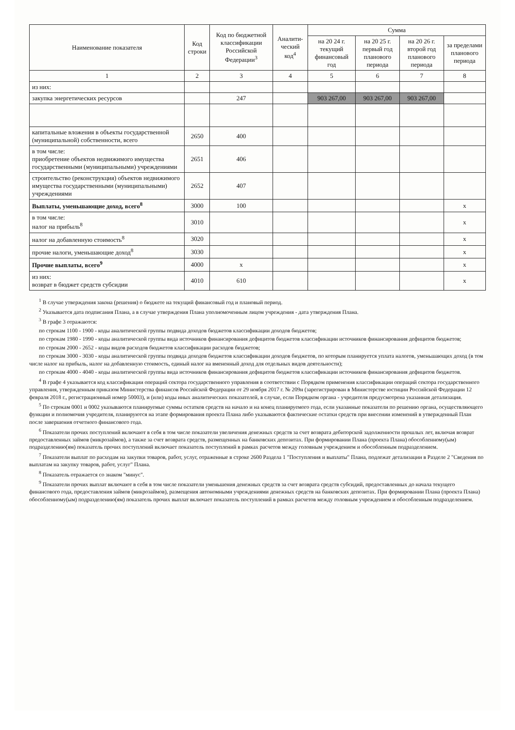| Наименование показателя | Код строки | Код по бюджетной классификации Российской Федерации<sup>3</sup> | Аналити-ческий код<sup>4</sup> | Сумма | | | |
| --- | --- | --- | --- | --- | --- | --- | --- |
| | | | | на 20 24 г. текущий финансовый год | на 20 25 г. первый год планового периода | на 20 26 г. второй год планового периода | за пределами планового периода |
| 1 | 2 | 3 | 4 | 5 | 6 | 7 | 8 |
| из них: | | | | | | | |
| закупка энергетических ресурсов | | 247 | | 903 267,00 | 903 267,00 | 903 267,00 | |
| капитальные вложения в объекты государственной (муниципальной) собственности, всего | 2650 | 400 | | | | | |
| в том числе: приобретение объектов недвижимого имущества государственными (муниципальными) учреждениями | 2651 | 406 | | | | | |
| строительство (реконструкция) объектов недвижимого имущества государственными (муниципальными) учреждениями | 2652 | 407 | | | | | |
| Выплаты, уменьшающие доход, всего<sup>8</sup> | 3000 | 100 | | | | | x |
| в том числе: налог на прибыль<sup>8</sup> | 3010 | | | | | | x |
| налог на добавленную стоимость<sup>8</sup> | 3020 | | | | | | x |
| прочие налоги, уменьшающие доход<sup>8</sup> | 3030 | | | | | | x |
| Прочие выплаты, всего<sup>9</sup> | 4000 | x | | | | | x |
| из них: возврат в бюджет средств субсидии | 4010 | 610 | | | | | x |
<sup>1</sup> В случае утверждения закона (решения) о бюджете на текущий финансовый год и плановый период.
<sup>2</sup> Указывается дата подписания Плана, а в случае утверждения Плана уполномоченным лицом учреждения - дата утверждения Плана.
<sup>3</sup> В графе 3 отражаются:
по строкам 1100 - 1900 - коды аналитической группы подвида доходов бюджетов классификации доходов бюджетов;
по строкам 1980 - 1990 - коды аналитической группы вида источников финансирования дефицитов бюджетов классификации источников финансирования дефицитов бюджетов;
по строкам 2000 - 2652 - коды видов расходов бюджетов классификации расходов бюджетов;
по строкам 3000 - 3030 - коды аналитической группы подвида доходов бюджетов классификации доходов бюджетов, по которым планируется уплата налогов, уменьшающих доход (в том числе налог на прибыль, налог на добавленную стоимость, единый налог на вмененный доход для отдельных видов деятельности);
по строкам 4000 - 4040 - коды аналитической группы вида источников финансирования дефицитов бюджетов классификации источников финансирования дефицитов бюджетов.
<sup>4</sup> В графе 4 указывается код классификации операций сектора государственного управления в соответствии с Порядком применения классификации операций сектора государственного управления, утвержденным приказом Министерства финансов Российской Федерации от 29 ноября 2017 г. № 209н (зарегистрирован в Министерстве юстиции Российской Федерации 12 февраля 2018 г., регистрационный номер 50003), и (или) коды иных аналитических показателей, в случае, если Порядком органа - учредителя предусмотрена указанная детализация.
<sup>5</sup> По строкам 0001 и 0002 указываются планируемые суммы остатков средств на начало и на конец планируемого года, если указанные показатели по решению органа, осуществляющего функции и полномочия учредителя, планируются на этапе формирования проекта Плана либо указываются фактические остатки средств при внесении изменений в утвержденный План после завершения отчетного финансового года.
<sup>6</sup> Показатели прочих поступлений включают в себя в том числе показатели увеличения денежных средств за счет возврата дебиторской задолженности прошлых лет, включая возврат предоставленных займов (микрозаймов), а также за счет возврата средств, размещенных на банковских депозитах. При формировании Плана (проекта Плана) обособленному(ым) подразделению(ям) показатель прочих поступлений включает показатель поступлений в рамках расчетов между головным учреждением и обособленным подразделением.
<sup>7</sup> Показатели выплат по расходам на закупки товаров, работ, услуг, отраженные в строке 2600 Раздела 1 "Поступления и выплаты" Плана, подлежат детализации в Разделе 2 "Сведения по выплатам на закупку товаров, работ, услуг" Плана.
<sup>8</sup> Показатель отражается со знаком "минус".
<sup>9</sup> Показатели прочих выплат включают в себя в том числе показатели уменьшения денежных средств за счет возврата средств субсидий, предоставленных до начала текущего финансового года, предоставления займов (микрозаймов), размещения автономными учреждениями денежных средств на банковских депозитах. При формировании Плана (проекта Плана) обособленному(ым) подразделению(ям) показатель прочих выплат включает показатель поступлений в рамках расчетов между головным учреждением и обособленным подразделением.